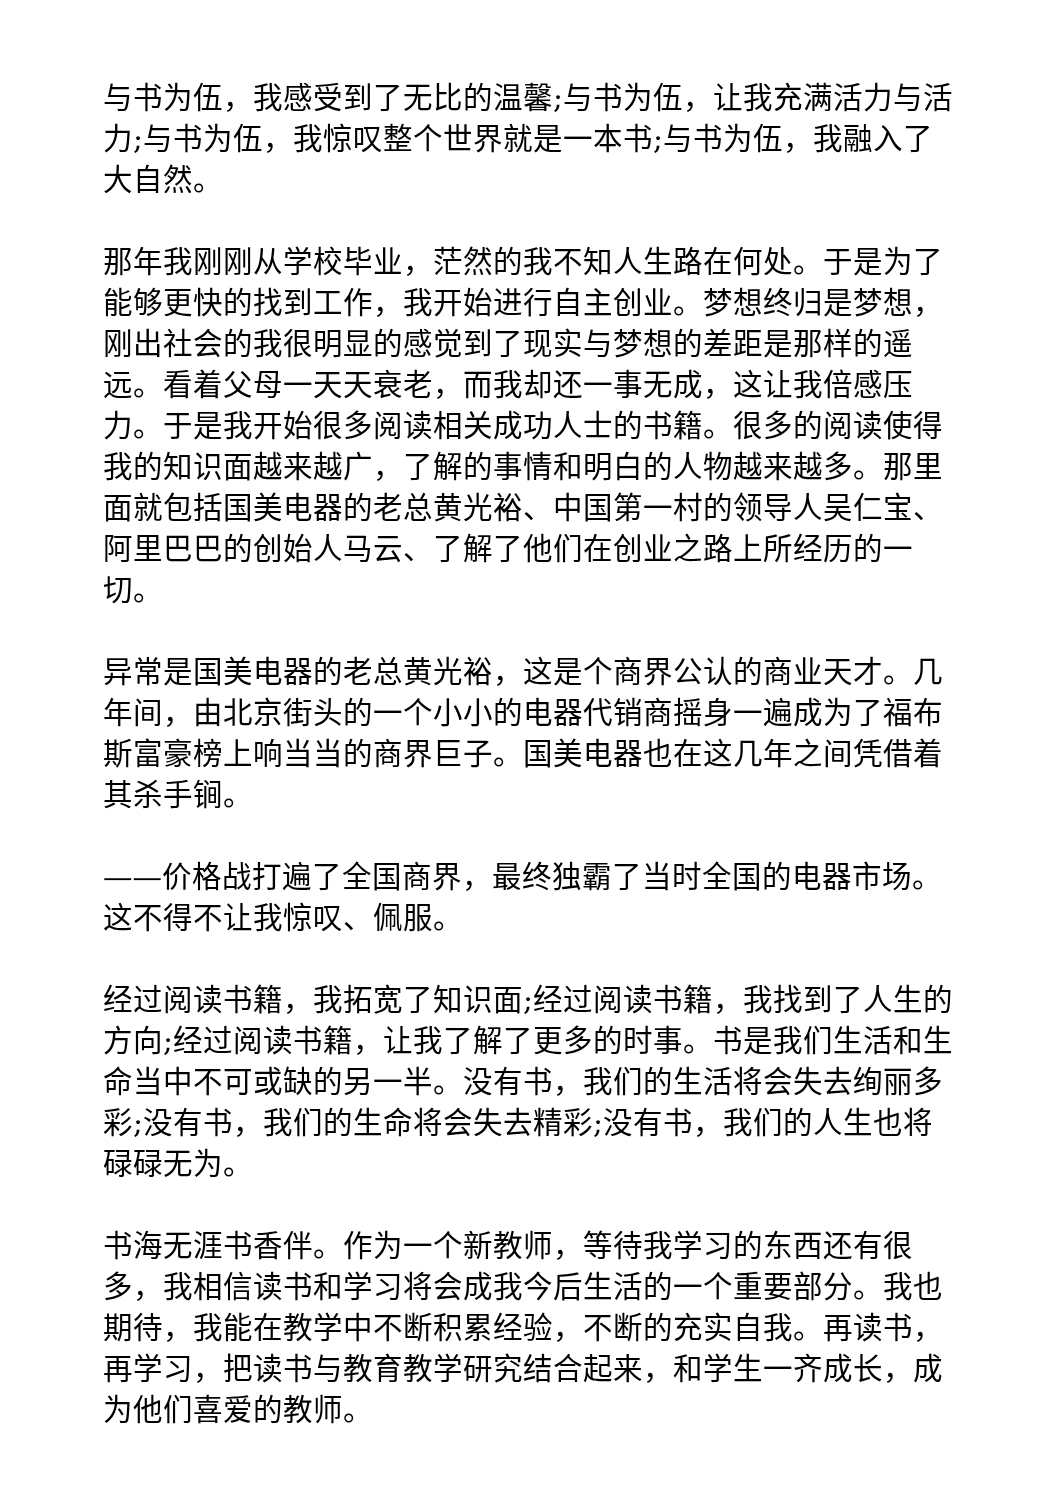与书为伍，我感受到了无比的温馨;与书为伍，让我充满活力与活力;与书为伍，我惊叹整个世界就是一本书;与书为伍，我融入了大自然。
那年我刚刚从学校毕业，茫然的我不知人生路在何处。于是为了能够更快的找到工作，我开始进行自主创业。梦想终归是梦想，刚出社会的我很明显的感觉到了现实与梦想的差距是那样的遥远。看着父母一天天衰老，而我却还一事无成，这让我倍感压力。于是我开始很多阅读相关成功人士的书籍。很多的阅读使得我的知识面越来越广，了解的事情和明白的人物越来越多。那里面就包括国美电器的老总黄光裕、中国第一村的领导人吴仁宝、阿里巴巴的创始人马云、了解了他们在创业之路上所经历的一切。
异常是国美电器的老总黄光裕，这是个商界公认的商业天才。几年间，由北京街头的一个小小的电器代销商摇身一遍成为了福布斯富豪榜上响当当的商界巨子。国美电器也在这几年之间凭借着其杀手锏。
——价格战打遍了全国商界，最终独霸了当时全国的电器市场。这不得不让我惊叹、佩服。
经过阅读书籍，我拓宽了知识面;经过阅读书籍，我找到了人生的方向;经过阅读书籍，让我了解了更多的时事。书是我们生活和生命当中不可或缺的另一半。没有书，我们的生活将会失去绚丽多彩;没有书，我们的生命将会失去精彩;没有书，我们的人生也将碌碌无为。
书海无涯书香伴。作为一个新教师，等待我学习的东西还有很多，我相信读书和学习将会成我今后生活的一个重要部分。我也期待，我能在教学中不断积累经验，不断的充实自我。再读书，再学习，把读书与教育教学研究结合起来，和学生一齐成长，成为他们喜爱的教师。